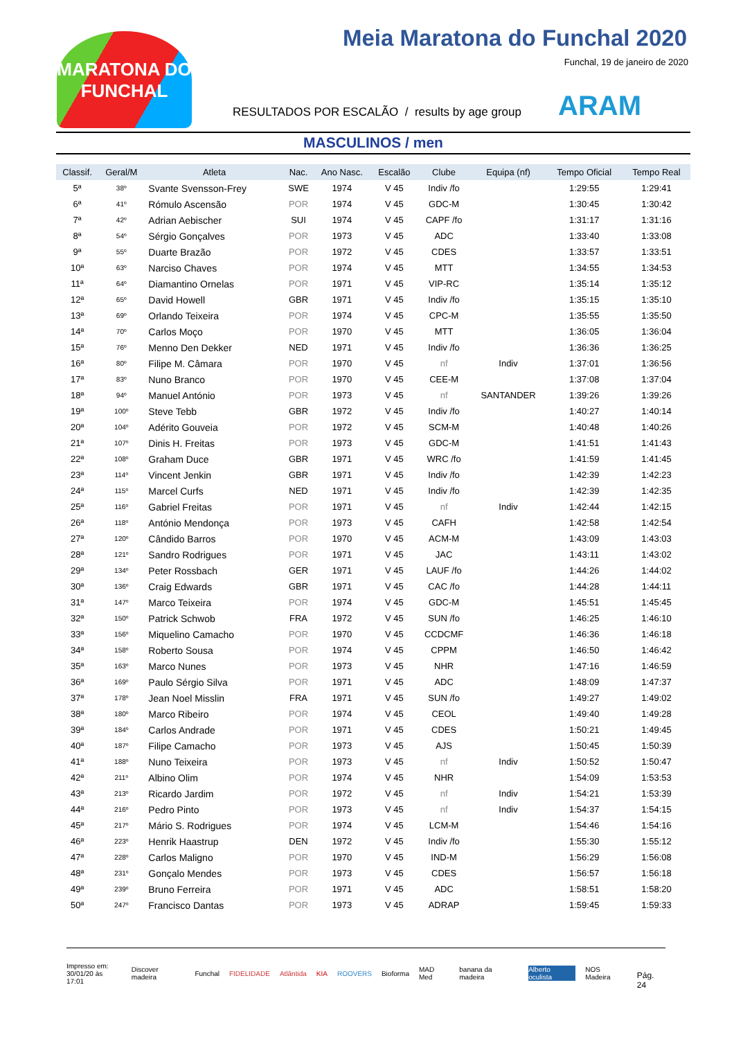MARATONA DO FUNCHAL
Meia Maratona do Funchal 2020
Funchal, 19 de janeiro de 2020
RESULTADOS POR ESCALÃO / results by age group
ARAM
MASCULINOS / men
| Classif. | Geral/M | Atleta | Nac. | Ano Nasc. | Escalão | Clube | Equipa (nf) | Tempo Oficial | Tempo Real |
| --- | --- | --- | --- | --- | --- | --- | --- | --- | --- |
| 5ª | 38º | Svante Svensson-Frey | SWE | 1974 | V 45 | Indiv /fo | | 1:29:55 | 1:29:41 |
| 6ª | 41º | Rómulo Ascensão | POR | 1974 | V 45 | GDC-M | | 1:30:45 | 1:30:42 |
| 7ª | 42º | Adrian Aebischer | SUI | 1974 | V 45 | CAPF /fo | | 1:31:17 | 1:31:16 |
| 8ª | 54º | Sérgio Gonçalves | POR | 1973 | V 45 | ADC | | 1:33:40 | 1:33:08 |
| 9ª | 55º | Duarte Brazão | POR | 1972 | V 45 | CDES | | 1:33:57 | 1:33:51 |
| 10ª | 63º | Narciso Chaves | POR | 1974 | V 45 | MTT | | 1:34:55 | 1:34:53 |
| 11ª | 64º | Diamantino Ornelas | POR | 1971 | V 45 | VIP-RC | | 1:35:14 | 1:35:12 |
| 12ª | 65º | David Howell | GBR | 1971 | V 45 | Indiv /fo | | 1:35:15 | 1:35:10 |
| 13ª | 69º | Orlando Teixeira | POR | 1974 | V 45 | CPC-M | | 1:35:55 | 1:35:50 |
| 14ª | 70º | Carlos Moço | POR | 1970 | V 45 | MTT | | 1:36:05 | 1:36:04 |
| 15ª | 76º | Menno Den Dekker | NED | 1971 | V 45 | Indiv /fo | | 1:36:36 | 1:36:25 |
| 16ª | 80º | Filipe M. Câmara | POR | 1970 | V 45 | nf | Indiv | 1:37:01 | 1:36:56 |
| 17ª | 83º | Nuno Branco | POR | 1970 | V 45 | CEE-M | | 1:37:08 | 1:37:04 |
| 18ª | 94º | Manuel António | POR | 1973 | V 45 | nf | SANTANDER | 1:39:26 | 1:39:26 |
| 19ª | 100º | Steve Tebb | GBR | 1972 | V 45 | Indiv /fo | | 1:40:27 | 1:40:14 |
| 20ª | 104º | Adérito Gouveia | POR | 1972 | V 45 | SCM-M | | 1:40:48 | 1:40:26 |
| 21ª | 107º | Dinis H. Freitas | POR | 1973 | V 45 | GDC-M | | 1:41:51 | 1:41:43 |
| 22ª | 108º | Graham Duce | GBR | 1971 | V 45 | WRC /fo | | 1:41:59 | 1:41:45 |
| 23ª | 114º | Vincent Jenkin | GBR | 1971 | V 45 | Indiv /fo | | 1:42:39 | 1:42:23 |
| 24ª | 115º | Marcel Curfs | NED | 1971 | V 45 | Indiv /fo | | 1:42:39 | 1:42:35 |
| 25ª | 116º | Gabriel Freitas | POR | 1971 | V 45 | nf | Indiv | 1:42:44 | 1:42:15 |
| 26ª | 118º | António Mendonça | POR | 1973 | V 45 | CAFH | | 1:42:58 | 1:42:54 |
| 27ª | 120º | Cândido Barros | POR | 1970 | V 45 | ACM-M | | 1:43:09 | 1:43:03 |
| 28ª | 121º | Sandro Rodrigues | POR | 1971 | V 45 | JAC | | 1:43:11 | 1:43:02 |
| 29ª | 134º | Peter Rossbach | GER | 1971 | V 45 | LAUF /fo | | 1:44:26 | 1:44:02 |
| 30ª | 136º | Craig Edwards | GBR | 1971 | V 45 | CAC /fo | | 1:44:28 | 1:44:11 |
| 31ª | 147º | Marco Teixeira | POR | 1974 | V 45 | GDC-M | | 1:45:51 | 1:45:45 |
| 32ª | 150º | Patrick Schwob | FRA | 1972 | V 45 | SUN /fo | | 1:46:25 | 1:46:10 |
| 33ª | 156º | Miquelino Camacho | POR | 1970 | V 45 | CCDCMF | | 1:46:36 | 1:46:18 |
| 34ª | 158º | Roberto Sousa | POR | 1974 | V 45 | CPPM | | 1:46:50 | 1:46:42 |
| 35ª | 163º | Marco Nunes | POR | 1973 | V 45 | NHR | | 1:47:16 | 1:46:59 |
| 36ª | 169º | Paulo Sérgio Silva | POR | 1971 | V 45 | ADC | | 1:48:09 | 1:47:37 |
| 37ª | 178º | Jean Noel Misslin | FRA | 1971 | V 45 | SUN /fo | | 1:49:27 | 1:49:02 |
| 38ª | 180º | Marco Ribeiro | POR | 1974 | V 45 | CEOL | | 1:49:40 | 1:49:28 |
| 39ª | 184º | Carlos Andrade | POR | 1971 | V 45 | CDES | | 1:50:21 | 1:49:45 |
| 40ª | 187º | Filipe Camacho | POR | 1973 | V 45 | AJS | | 1:50:45 | 1:50:39 |
| 41ª | 188º | Nuno Teixeira | POR | 1973 | V 45 | nf | Indiv | 1:50:52 | 1:50:47 |
| 42ª | 211º | Albino Olim | POR | 1974 | V 45 | NHR | | 1:54:09 | 1:53:53 |
| 43ª | 213º | Ricardo Jardim | POR | 1972 | V 45 | nf | Indiv | 1:54:21 | 1:53:39 |
| 44ª | 216º | Pedro Pinto | POR | 1973 | V 45 | nf | Indiv | 1:54:37 | 1:54:15 |
| 45ª | 217º | Mário S. Rodrigues | POR | 1974 | V 45 | LCM-M | | 1:54:46 | 1:54:16 |
| 46ª | 223º | Henrik Haastrup | DEN | 1972 | V 45 | Indiv /fo | | 1:55:30 | 1:55:12 |
| 47ª | 228º | Carlos Maligno | POR | 1970 | V 45 | IND-M | | 1:56:29 | 1:56:08 |
| 48ª | 231º | Gonçalo Mendes | POR | 1973 | V 45 | CDES | | 1:56:57 | 1:56:18 |
| 49ª | 239º | Bruno Ferreira | POR | 1971 | V 45 | ADC | | 1:58:51 | 1:58:20 |
| 50ª | 247º | Francisco Dantas | POR | 1973 | V 45 | ADRAP | | 1:59:45 | 1:59:33 |
Impresso em:
30/01/20 às 17:01
Discover madeira Funchal FIDELIDADE Atlântida KIA ROOVERS Bioforma MAD Med banana da madeira Alberto oculista NOS Madeira
Pág. 24